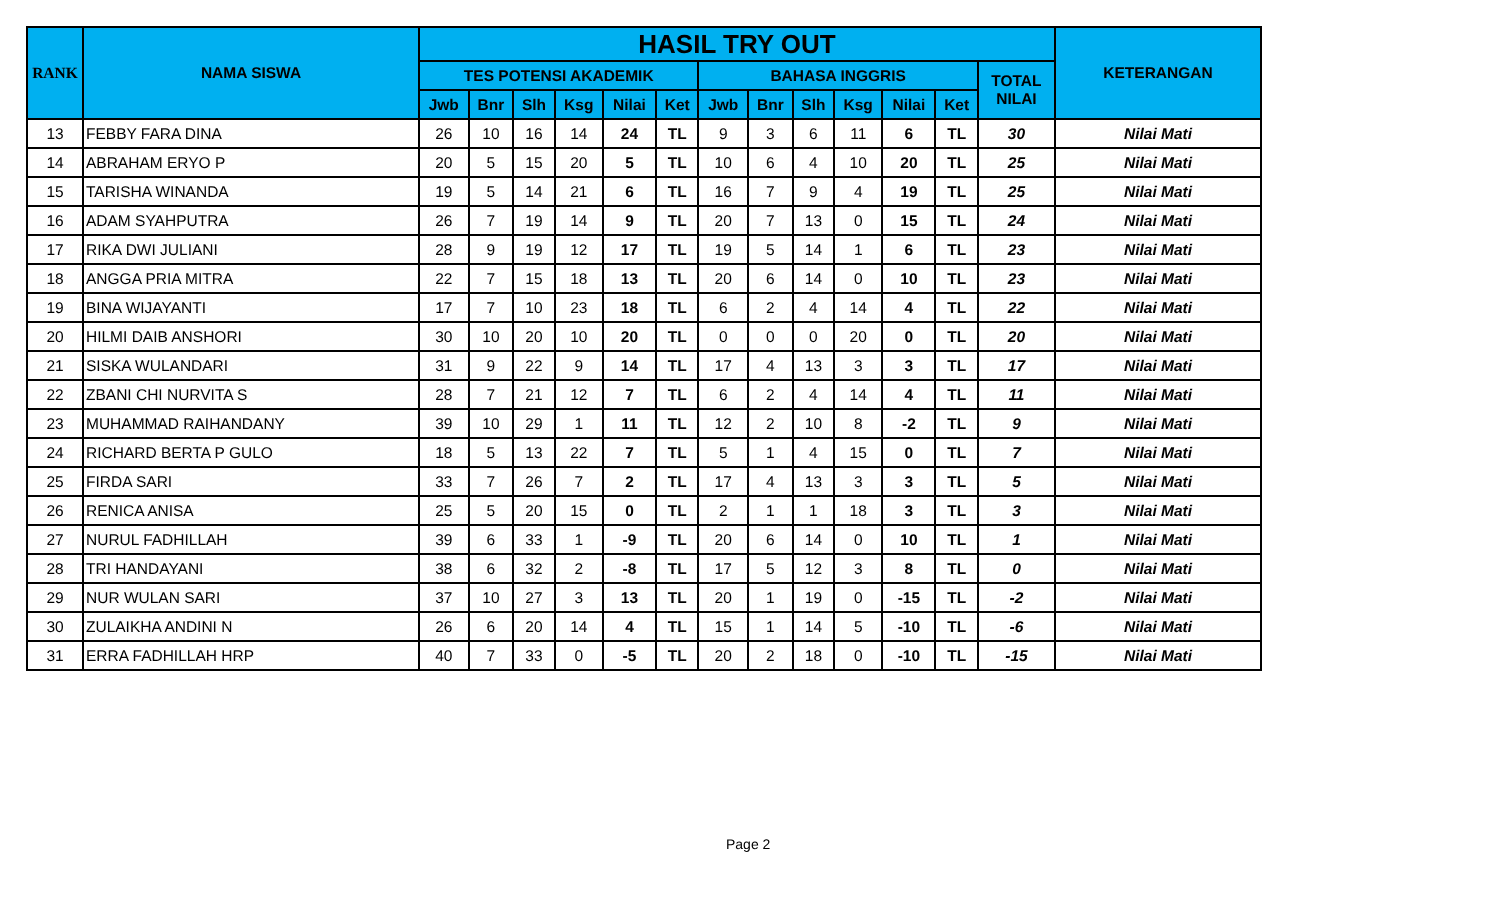| RANK | NAMA SISWA | HASIL TRY OUT | | | | | | | | | | | | | KETERANGAN |
| --- | --- | --- | --- | --- | --- | --- | --- | --- | --- | --- | --- | --- | --- | --- | --- |
| | | TES POTENSI AKADEMIK | | | | | | BAHASA INGGRIS | | | | | | TOTAL NILAI | |
| | | Jwb | Bnr | Slh | Ksg | Nilai | Ket | Jwb | Bnr | Slh | Ksg | Nilai | Ket | | |
| 13 | FEBBY FARA DINA | 26 | 10 | 16 | 14 | 24 | TL | 9 | 3 | 6 | 11 | 6 | TL | 30 | Nilai Mati |
| 14 | ABRAHAM ERYO P | 20 | 5 | 15 | 20 | 5 | TL | 10 | 6 | 4 | 10 | 20 | TL | 25 | Nilai Mati |
| 15 | TARISHA WINANDA | 19 | 5 | 14 | 21 | 6 | TL | 16 | 7 | 9 | 4 | 19 | TL | 25 | Nilai Mati |
| 16 | ADAM SYAHPUTRA | 26 | 7 | 19 | 14 | 9 | TL | 20 | 7 | 13 | 0 | 15 | TL | 24 | Nilai Mati |
| 17 | RIKA DWI JULIANI | 28 | 9 | 19 | 12 | 17 | TL | 19 | 5 | 14 | 1 | 6 | TL | 23 | Nilai Mati |
| 18 | ANGGA PRIA MITRA | 22 | 7 | 15 | 18 | 13 | TL | 20 | 6 | 14 | 0 | 10 | TL | 23 | Nilai Mati |
| 19 | BINA WIJAYANTI | 17 | 7 | 10 | 23 | 18 | TL | 6 | 2 | 4 | 14 | 4 | TL | 22 | Nilai Mati |
| 20 | HILMI DAIB ANSHORI | 30 | 10 | 20 | 10 | 20 | TL | 0 | 0 | 0 | 20 | 0 | TL | 20 | Nilai Mati |
| 21 | SISKA WULANDARI | 31 | 9 | 22 | 9 | 14 | TL | 17 | 4 | 13 | 3 | 3 | TL | 17 | Nilai Mati |
| 22 | ZBANI CHI NURVITA S | 28 | 7 | 21 | 12 | 7 | TL | 6 | 2 | 4 | 14 | 4 | TL | 11 | Nilai Mati |
| 23 | MUHAMMAD RAIHANDANY | 39 | 10 | 29 | 1 | 11 | TL | 12 | 2 | 10 | 8 | -2 | TL | 9 | Nilai Mati |
| 24 | RICHARD BERTA P GULO | 18 | 5 | 13 | 22 | 7 | TL | 5 | 1 | 4 | 15 | 0 | TL | 7 | Nilai Mati |
| 25 | FIRDA SARI | 33 | 7 | 26 | 7 | 2 | TL | 17 | 4 | 13 | 3 | 3 | TL | 5 | Nilai Mati |
| 26 | RENICA ANISA | 25 | 5 | 20 | 15 | 0 | TL | 2 | 1 | 1 | 18 | 3 | TL | 3 | Nilai Mati |
| 27 | NURUL FADHILLAH | 39 | 6 | 33 | 1 | -9 | TL | 20 | 6 | 14 | 0 | 10 | TL | 1 | Nilai Mati |
| 28 | TRI HANDAYANI | 38 | 6 | 32 | 2 | -8 | TL | 17 | 5 | 12 | 3 | 8 | TL | 0 | Nilai Mati |
| 29 | NUR WULAN SARI | 37 | 10 | 27 | 3 | 13 | TL | 20 | 1 | 19 | 0 | -15 | TL | -2 | Nilai Mati |
| 30 | ZULAIKHA ANDINI N | 26 | 6 | 20 | 14 | 4 | TL | 15 | 1 | 14 | 5 | -10 | TL | -6 | Nilai Mati |
| 31 | ERRA FADHILLAH HRP | 40 | 7 | 33 | 0 | -5 | TL | 20 | 2 | 18 | 0 | -10 | TL | -15 | Nilai Mati |
Page 2